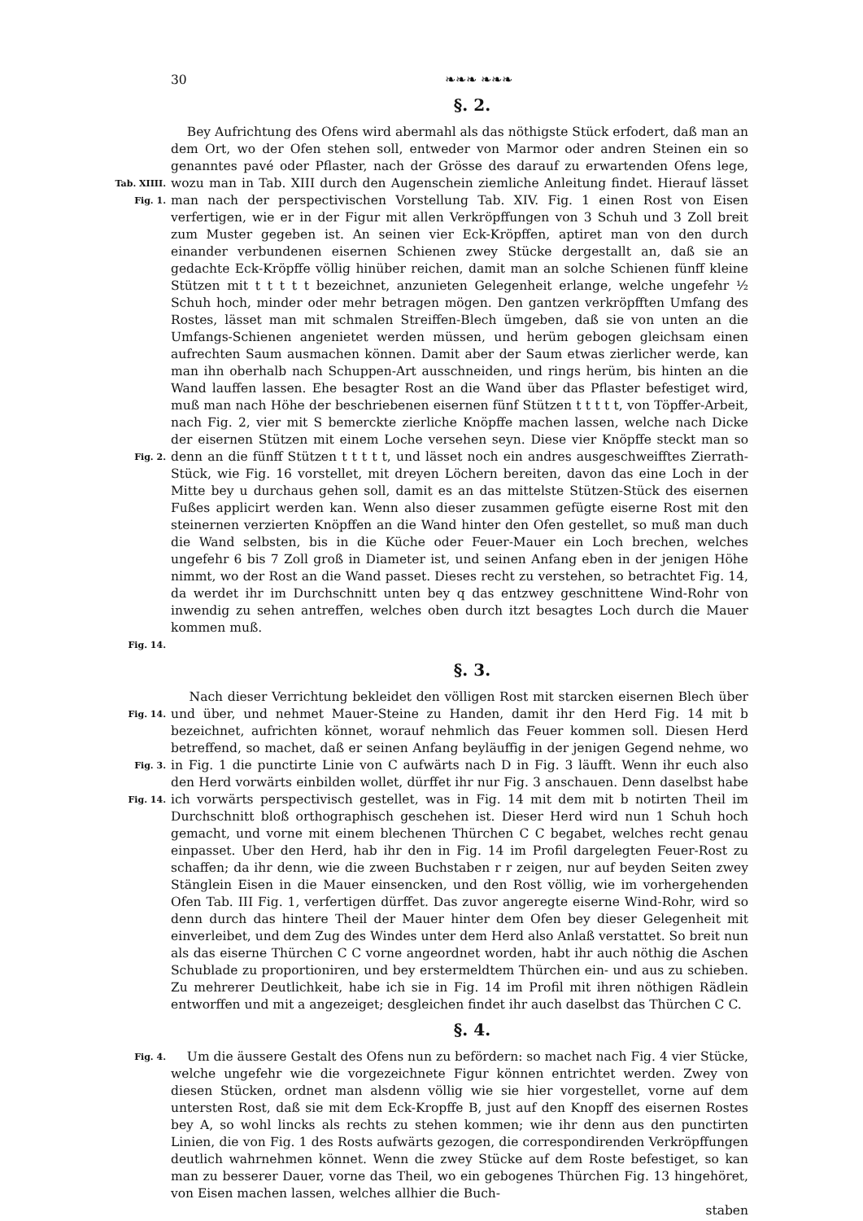30 ❧❧❧ ❧❧❧
§. 2.
Tab. XIIII.
Fig. 1.
Fig. 2.
Fig. 14.
Bey Aufrichtung des Ofens wird abermahl als das nöthigste Stück erfodert, daß man an dem Ort, wo der Ofen stehen soll, entweder von Marmor oder andren Steinen ein so genanntes pavé oder Pflaster, nach der Grösse des darauf zu erwartenden Ofens lege, wozu man in Tab. XIII durch den Augenschein ziemliche Anleitung findet. Hierauf lässet man nach der perspectivischen Vorstellung Tab. XIV. Fig. 1 einen Rost von Eisen verfertigen, wie er in der Figur mit allen Verkröpffungen von 3 Schuh und 3 Zoll breit zum Muster gegeben ist. An seinen vier Eck-Kröpffen, aptiret man von den durch einander verbundenen eisernen Schienen zwey Stücke dergestallt an, daß sie an gedachte Eck-Kröpffe völlig hinüber reichen, damit man an solche Schienen fünff kleine Stützen mit t t t t t bezeichnet, anzunieten Gelegenheit erlange, welche ungefehr ½ Schuh hoch, minder oder mehr betragen mögen. Den gantzen verkröpfften Umfang des Rostes, lässet man mit schmalen Streiffen-Blech ümgeben, daß sie von unten an die Umfangs-Schienen angenietet werden müssen, und herüm gebogen gleichsam einen aufrechten Saum ausmachen können. Damit aber der Saum etwas zierlicher werde, kan man ihn oberhalb nach Schuppen-Art ausschneiden, und rings herüm, bis hinten an die Wand lauffen lassen. Ehe besagter Rost an die Wand über das Pflaster befestiget wird, muß man nach Höhe der beschriebenen eisernen fünf Stützen t t t t t, von Töpffer-Arbeit, nach Fig. 2, vier mit S bemerckte zierliche Knöpffe machen lassen, welche nach Dicke der eisernen Stützen mit einem Loche versehen seyn. Diese vier Knöpffe steckt man so denn an die fünff Stützen t t t t t, und lässet noch ein andres ausgeschweifftes Zierrath-Stück, wie Fig. 16 vorstellet, mit dreyen Löchern bereiten, davon das eine Loch in der Mitte bey u durchaus gehen soll, damit es an das mittelste Stützen-Stück des eisernen Fußes applicirt werden kan. Wenn also dieser zusammen gefügte eiserne Rost mit den steinernen verzierten Knöpffen an die Wand hinter den Ofen gestellet, so muß man duch die Wand selbsten, bis in die Küche oder Feuer-Mauer ein Loch brechen, welches ungefehr 6 bis 7 Zoll groß in Diameter ist, und seinen Anfang eben in der jenigen Höhe nimmt, wo der Rost an die Wand passet. Dieses recht zu verstehen, so betrachtet Fig. 14, da werdet ihr im Durchschnitt unten bey q das entzwey geschnittene Wind-Rohr von inwendig zu sehen antreffen, welches oben durch itzt besagtes Loch durch die Mauer kommen muß.
§. 3.
Fig. 14.
Fig. 3.
Fig. 14.
Nach dieser Verrichtung bekleidet den völligen Rost mit starcken eisernen Blech über und über, und nehmet Mauer-Steine zu Handen, damit ihr den Herd Fig. 14 mit b bezeichnet, aufrichten könnet, worauf nehmlich das Feuer kommen soll. Diesen Herd betreffend, so machet, daß er seinen Anfang beyläuffig in der jenigen Gegend nehme, wo in Fig. 1 die punctirte Linie von C aufwärts nach D in Fig. 3 läufft. Wenn ihr euch also den Herd vorwärts einbilden wollet, dürffet ihr nur Fig. 3 anschauen. Denn daselbst habe ich vorwärts perspectivisch gestellet, was in Fig. 14 mit dem mit b notirten Theil im Durchschnitt bloß orthographisch geschehen ist. Dieser Herd wird nun 1 Schuh hoch gemacht, und vorne mit einem blechenen Thürchen C C begabet, welches recht genau einpasset. Uber den Herd, hab ihr den in Fig. 14 im Profil dargelegten Feuer-Rost zu schaffen; da ihr denn, wie die zween Buchstaben r r zeigen, nur auf beyden Seiten zwey Stänglein Eisen in die Mauer einsencken, und den Rost völlig, wie im vorhergehenden Ofen Tab. III Fig. 1, verfertigen dürffet. Das zuvor angeregte eiserne Wind-Rohr, wird so denn durch das hintere Theil der Mauer hinter dem Ofen bey dieser Gelegenheit mit einverleibet, und dem Zug des Windes unter dem Herd also Anlaß verstattet. So breit nun als das eiserne Thürchen C C vorne angeordnet worden, habt ihr auch nöthig die Aschen Schublade zu proportioniren, und bey erstermeldtem Thürchen ein- und aus zu schieben. Zu mehrerer Deutlichkeit, habe ich sie in Fig. 14 im Profil mit ihren nöthigen Rädlein entworffen und mit a angezeiget; desgleichen findet ihr auch daselbst das Thürchen C C.
§. 4.
Fig. 4.
Um die äussere Gestalt des Ofens nun zu befördern: so machet nach Fig. 4 vier Stücke, welche ungefehr wie die vorgezeichnete Figur können entrichtet werden. Zwey von diesen Stücken, ordnet man alsdenn völlig wie sie hier vorgestellet, vorne auf dem untersten Rost, daß sie mit dem Eck-Kropffe B, just auf den Knopff des eisernen Rostes bey A, so wohl lincks als rechts zu stehen kommen; wie ihr denn aus den punctirten Linien, die von Fig. 1 des Rosts aufwärts gezogen, die correspondirenden Verkröpffungen deutlich wahrnehmen könnet. Wenn die zwey Stücke auf dem Roste befestiget, so kan man zu besserer Dauer, vorne das Theil, wo ein gebogenes Thürchen Fig. 13 hingehöret, von Eisen machen lassen, welches allhier die Buch-
staben